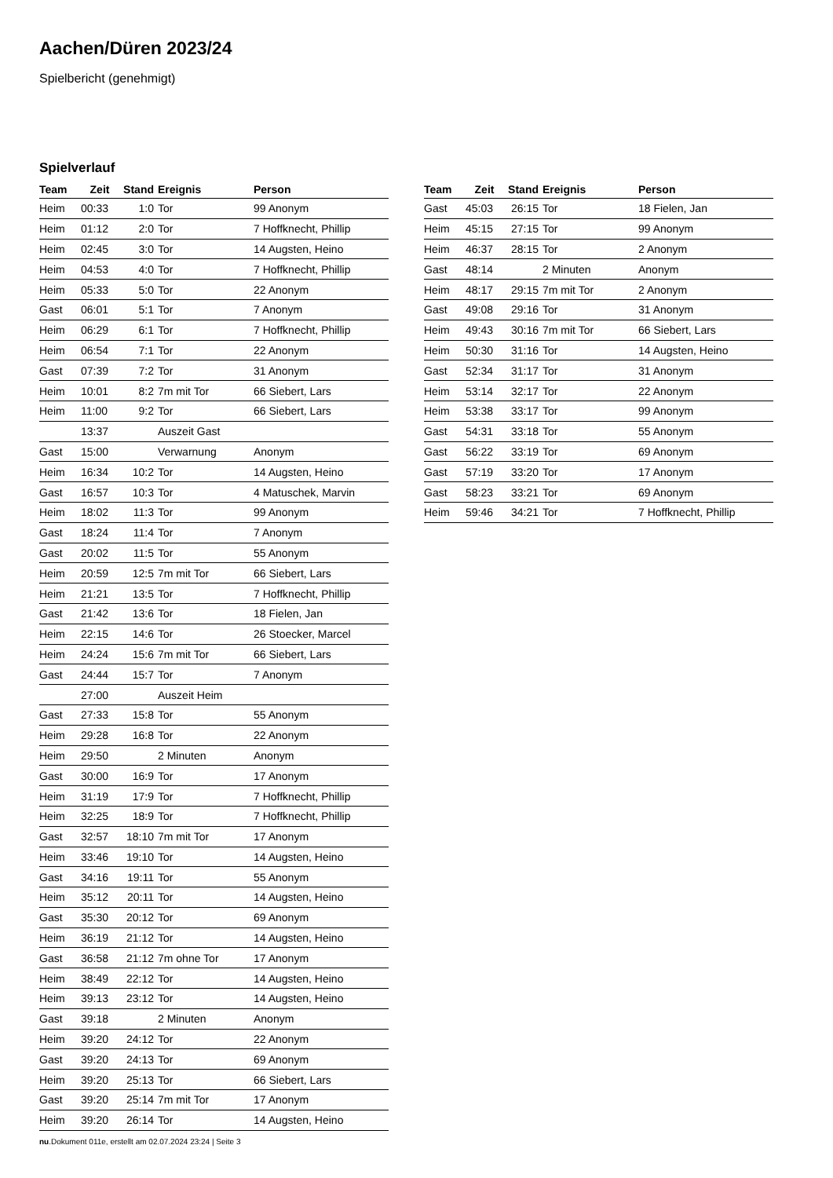Aachen/Düren 2023/24
Spielbericht (genehmigt)
Spielverlauf
| Team | Zeit | Stand | Ereignis | Person |
| --- | --- | --- | --- | --- |
| Heim | 00:33 | 1:0 | Tor | 99 Anonym |
| Heim | 01:12 | 2:0 | Tor | 7 Hoffknecht, Phillip |
| Heim | 02:45 | 3:0 | Tor | 14 Augsten, Heino |
| Heim | 04:53 | 4:0 | Tor | 7 Hoffknecht, Phillip |
| Heim | 05:33 | 5:0 | Tor | 22 Anonym |
| Gast | 06:01 | 5:1 | Tor | 7 Anonym |
| Heim | 06:29 | 6:1 | Tor | 7 Hoffknecht, Phillip |
| Heim | 06:54 | 7:1 | Tor | 22 Anonym |
| Gast | 07:39 | 7:2 | Tor | 31 Anonym |
| Heim | 10:01 | 8:2 | 7m mit Tor | 66 Siebert, Lars |
| Heim | 11:00 | 9:2 | Tor | 66 Siebert, Lars |
| | 13:37 | | Auszeit Gast | |
| Gast | 15:00 | | Verwarnung | Anonym |
| Heim | 16:34 | 10:2 | Tor | 14 Augsten, Heino |
| Gast | 16:57 | 10:3 | Tor | 4 Matuschek, Marvin |
| Heim | 18:02 | 11:3 | Tor | 99 Anonym |
| Gast | 18:24 | 11:4 | Tor | 7 Anonym |
| Gast | 20:02 | 11:5 | Tor | 55 Anonym |
| Heim | 20:59 | 12:5 | 7m mit Tor | 66 Siebert, Lars |
| Heim | 21:21 | 13:5 | Tor | 7 Hoffknecht, Phillip |
| Gast | 21:42 | 13:6 | Tor | 18 Fielen, Jan |
| Heim | 22:15 | 14:6 | Tor | 26 Stoecker, Marcel |
| Heim | 24:24 | 15:6 | 7m mit Tor | 66 Siebert, Lars |
| Gast | 24:44 | 15:7 | Tor | 7 Anonym |
| | 27:00 | | Auszeit Heim | |
| Gast | 27:33 | 15:8 | Tor | 55 Anonym |
| Heim | 29:28 | 16:8 | Tor | 22 Anonym |
| Heim | 29:50 | | 2 Minuten | Anonym |
| Gast | 30:00 | 16:9 | Tor | 17 Anonym |
| Heim | 31:19 | 17:9 | Tor | 7 Hoffknecht, Phillip |
| Heim | 32:25 | 18:9 | Tor | 7 Hoffknecht, Phillip |
| Gast | 32:57 | 18:10 | 7m mit Tor | 17 Anonym |
| Heim | 33:46 | 19:10 | Tor | 14 Augsten, Heino |
| Gast | 34:16 | 19:11 | Tor | 55 Anonym |
| Heim | 35:12 | 20:11 | Tor | 14 Augsten, Heino |
| Gast | 35:30 | 20:12 | Tor | 69 Anonym |
| Heim | 36:19 | 21:12 | Tor | 14 Augsten, Heino |
| Gast | 36:58 | 21:12 | 7m ohne Tor | 17 Anonym |
| Heim | 38:49 | 22:12 | Tor | 14 Augsten, Heino |
| Heim | 39:13 | 23:12 | Tor | 14 Augsten, Heino |
| Gast | 39:18 | | 2 Minuten | Anonym |
| Heim | 39:20 | 24:12 | Tor | 22 Anonym |
| Gast | 39:20 | 24:13 | Tor | 69 Anonym |
| Heim | 39:20 | 25:13 | Tor | 66 Siebert, Lars |
| Gast | 39:20 | 25:14 | 7m mit Tor | 17 Anonym |
| Heim | 39:20 | 26:14 | Tor | 14 Augsten, Heino |
| Team | Zeit | Stand | Ereignis | Person |
| --- | --- | --- | --- | --- |
| Gast | 45:03 | 26:15 | Tor | 18 Fielen, Jan |
| Heim | 45:15 | 27:15 | Tor | 99 Anonym |
| Heim | 46:37 | 28:15 | Tor | 2 Anonym |
| Gast | 48:14 | | 2 Minuten | Anonym |
| Heim | 48:17 | 29:15 | 7m mit Tor | 2 Anonym |
| Gast | 49:08 | 29:16 | Tor | 31 Anonym |
| Heim | 49:43 | 30:16 | 7m mit Tor | 66 Siebert, Lars |
| Heim | 50:30 | 31:16 | Tor | 14 Augsten, Heino |
| Gast | 52:34 | 31:17 | Tor | 31 Anonym |
| Heim | 53:14 | 32:17 | Tor | 22 Anonym |
| Heim | 53:38 | 33:17 | Tor | 99 Anonym |
| Gast | 54:31 | 33:18 | Tor | 55 Anonym |
| Gast | 56:22 | 33:19 | Tor | 69 Anonym |
| Gast | 57:19 | 33:20 | Tor | 17 Anonym |
| Gast | 58:23 | 33:21 | Tor | 69 Anonym |
| Heim | 59:46 | 34:21 | Tor | 7 Hoffknecht, Phillip |
nu.Dokument 011e, erstellt am 02.07.2024 23:24 | Seite 3